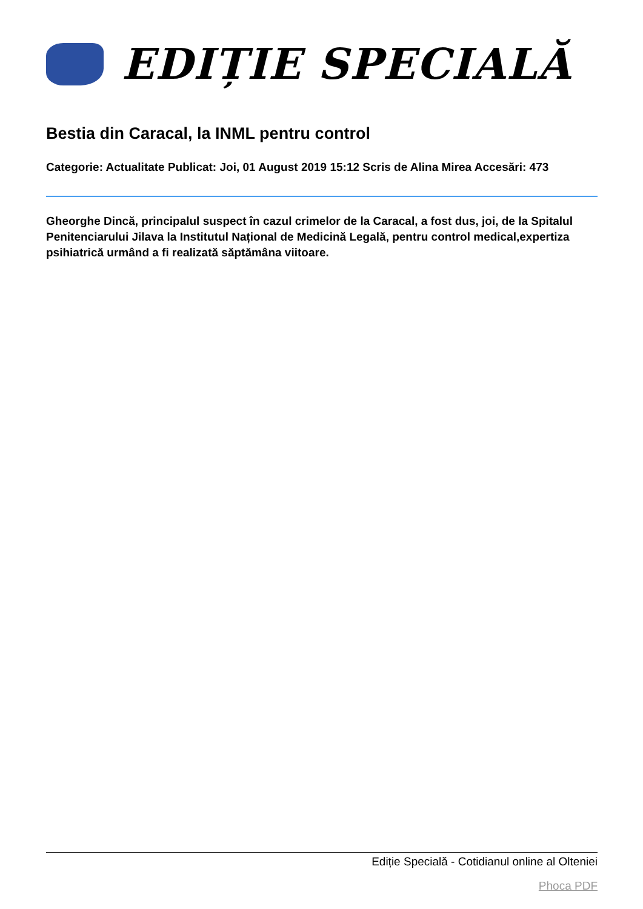EDIȚIE SPECIALĂ
Bestia din Caracal, la INML pentru control
Categorie: Actualitate Publicat: Joi, 01 August 2019 15:12 Scris de Alina Mirea Accesări: 473
Gheorghe Dincă, principalul suspect în cazul crimelor de la Caracal, a fost dus, joi, de la Spitalul Penitenciarului Jilava la Institutul Național de Medicină Legală, pentru control medical,expertiza psihiatrică urmând a fi realizată săptămâna viitoare.
Ediție Specială - Cotidianul online al Olteniei
Phoca PDF